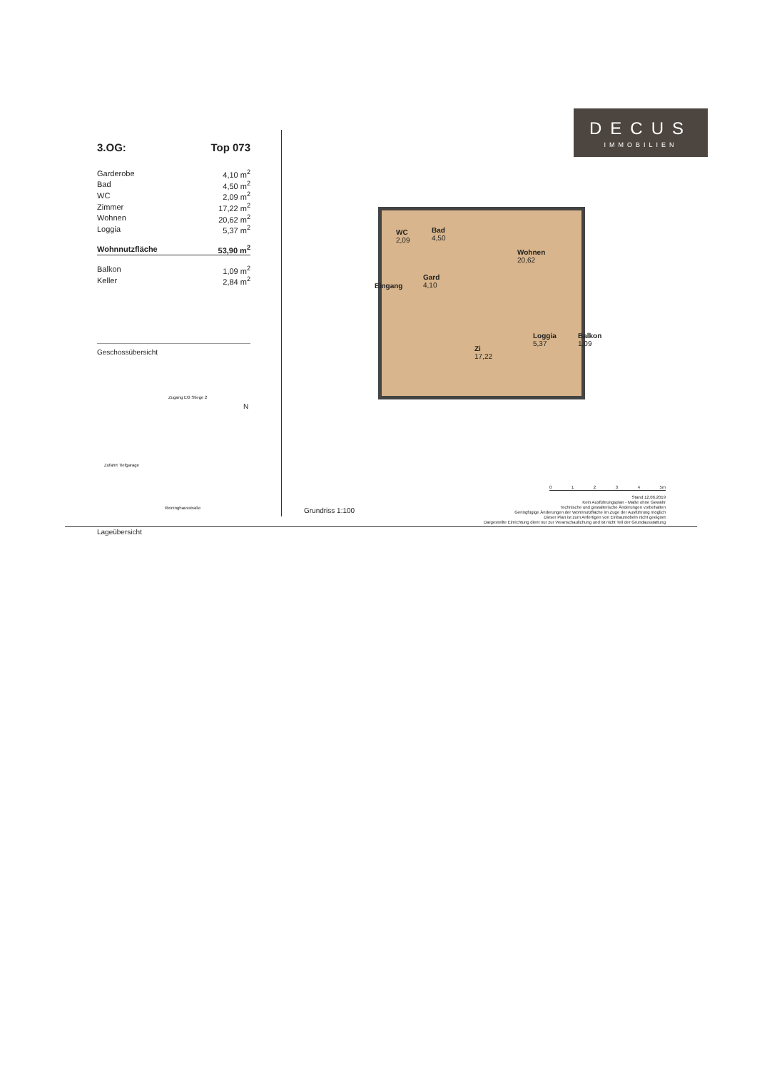DECUS
IMMOBILIEN
3.OG: Top 073
| Garderobe | 4,10 m<sup>2</sup> |
| Bad | 4,50 m<sup>2</sup> |
| WC | 2,09 m<sup>2</sup> |
| Zimmer | 17,22 m<sup>2</sup> |
| Wohnen | 20,62 m<sup>2</sup> |
| Loggia | 5,37 m<sup>2</sup> |
| Wohnnutzfläche | 53,90 m<sup>2</sup> |
| Balkon | 1,09 m<sup>2</sup> |
| Keller | 2,84 m<sup>2</sup> |
Geschossübersicht
Zugang EG Stiege 2
Zufahrt Tiefgarage
Reininghausstraße
N
Lageübersicht
WC
2,09
Bad
4,50
Wohnen
20,62
Gard
4,10
Eingang
Zi
17,22
Loggia
5,37
Balkon
1,09
01234 5m
Stand 12.06.2019
Kein Ausführungsplan - Maße ohne Gewähr
Technische und gestalterische Änderungen vorbehalten
Geringfügige Änderungen der Wohnnutzfläche im Zuge der Ausführung möglich
Dieser Plan ist zum Anfertigen von Einbaumöbeln nicht geeignet
Dargestellte Einrichtung dient nur zur Veranschaulichung und ist nicht Teil der Grundausstattung
Grundriss 1:100